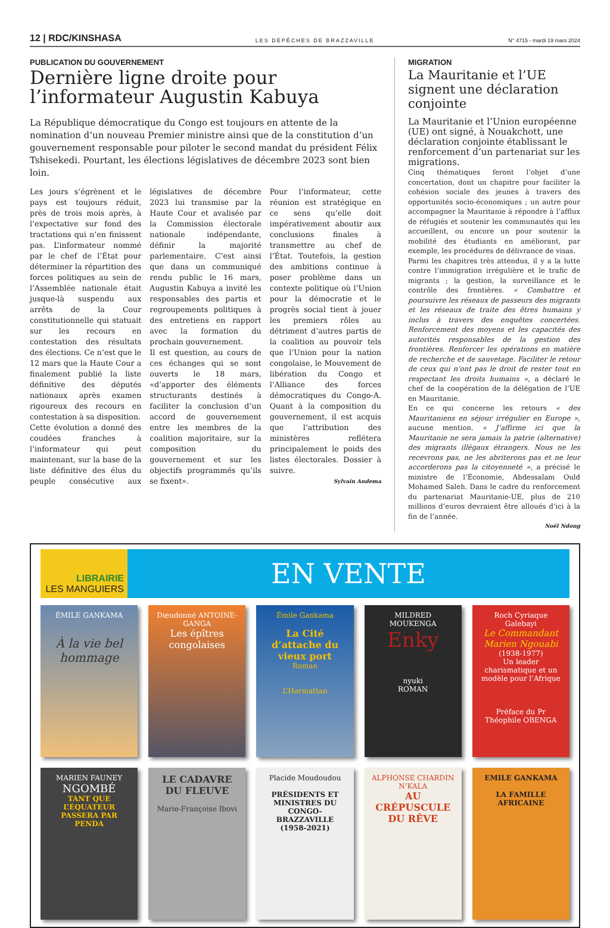12 | RDC/KINSHASA LES DÉPÊCHES DE BRAZZAVILLE N° 4715 - mardi 19 mars 2024
PUBLICATION DU GOUVERNEMENT
Dernière ligne droite pour l’informateur Augustin Kabuya
La République démocratique du Congo est toujours en attente de la nomination d’un nouveau Premier ministre ainsi que de la constitution d’un gouvernement responsable pour piloter le second mandat du président Félix Tshisekedi. Pourtant, les élections législatives de décembre 2023 sont bien loin.
Les jours s’égrènent et le pays est toujours réduit, près de trois mois après, à l’expectative sur fond des tractations qui n’en finissent pas. L’informateur nommé par le chef de l’État pour déterminer la répartition des forces politiques au sein de l’Assemblée nationale était jusque-là suspendu aux arrêts de la Cour constitutionnelle qui statuait sur les recours en contestation des résultats des élections. Ce n’est que le 12 mars que la Haute Cour a finalement publié la liste définitive des députés nationaux après examen rigoureux des recours en contestation à sa disposition.
Cette évolution a donné des coudées franches à l’informateur qui peut maintenant, sur la base de la liste définitive des élus du peuple consécutive aux législatives de décembre 2023 lui transmise par la Haute Cour et avalisée par la Commission électorale nationale indépendante, définir la majorité parlementaire. C’est ainsi que dans un communiqué rendu public le 16 mars, Augustin Kabuya a invité les responsables des partis et regroupements politiques à des entretiens en rapport avec la formation du prochain gouvernement.
Il est question, au cours de ces échanges qui se sont ouverts le 18 mars, «d’apporter des éléments structurants destinés à faciliter la conclusion d’un accord de gouvernement entre les membres de la coalition majoritaire, sur la composition du gouvernement et sur les objectifs programmés qu’ils se fixent».
Pour l’informateur, cette réunion est stratégique en ce sens qu’elle doit impérativement aboutir aux conclusions finales à transmettre au chef de l’État. Toutefois, la gestion des ambitions continue à poser problème dans un contexte politique où l’Union pour la démocratie et le progrès social tient à jouer les premiers rôles au détriment d’autres partis de la coalition au pouvoir tels que l’Union pour la nation congolaise, le Mouvement de libération du Congo et l’Alliance des forces démocratiques du Congo-A. Quant à la composition du gouvernement, il est acquis que l’attribution des ministères reflétera principalement le poids des listes électorales. Dossier à suivre.
Sylvain Andema
MIGRATION
La Mauritanie et l’UE signent une déclaration conjointe
La Mauritanie et l’Union européenne (UE) ont signé, à Nouakchott, une déclaration conjointe établissant le renforcement d’un partenariat sur les migrations.
Cinq thématiques feront l’objet d’une concertation, dont un chapitre pour faciliter la cohésion sociale des jeunes à travers des opportunités socio-économiques ; un autre pour accompagner la Mauritanie à répondre à l’afflux de réfugiés et soutenir les communautés qui les accueillent, ou encore un pour soutenir la mobilité des étudiants en améliorant, par exemple, les procédures de délivrance de visas.
Parmi les chapitres très attendus, il y a la lutte contre l’immigration irrégulière et le trafic de migrants ; la gestion, la surveillance et le contrôle des frontières. « Combattre et poursuivre les réseaux de passeurs des migrants et les réseaux de traite des êtres humains y inclus à travers des enquêtes concertées. Renforcement des moyens et les capacités des autorités responsables de la gestion des frontières. Renforcer les opérations en matière de recherche et de sauvetage. Faciliter le retour de ceux qui n’ont pas le droit de rester tout en respectant les droits humains », a déclaré le chef de la coopération de la délégation de l’UE en Mauritanie.
En ce qui concerne les retours « des Mauritaniens en séjour irrégulier en Europe », aucune mention. « J’affirme ici que la Mauritanie ne sera jamais la patrie (alternative) des migrants illégaux étrangers. Nous ne les recevrons pas, ne les abriterons pas et ne leur accorderons pas la citoyenneté », a précisé le ministre de l’Économie, Abdessalam Ould Mohamed Saleh. Dans le cadre du renforcement du partenariat Mauritanie-UE, plus de 210 millions d’euros devraient être alloués d’ici à la fin de l’année.
Noël Ndong
LIBRAIRIE
LES MANGUIERS
EN VENTE
ÉMILE GANKAMA
À la vie bel hommage
Dieudonné ANTOINE-GANGA
Les épîtres congolaises
Émile Gankama
La Cité d’attache du vieux port
Roman
L’Harmattan
MILDRED MOUKENGA
Enky
nyuki
ROMAN
Roch Cyriaque Galebayi
Le Commandant Marien Ngouabi
(1938-1977)
Un leader charismatique et un modèle pour l’Afrique
Préface du Pr Théophile OBENGA
MARIEN FAUNEY
NGOMBÉ
TANT QUE L’ÉQUATEUR PASSERA PAR PENDA
LE CADAVRE DU FLEUVE
Marie-Françoise Ibovi
Placide Moudoudou
PRÉSIDENTS ET MINISTRES DU CONGO-BRAZZAVILLE (1958-2021)
ALPHONSE CHARDIN N’KALA
AU CRÉPUSCULE DU RÊVE
EMILE GANKAMA
LA FAMILLE AFRICAINE